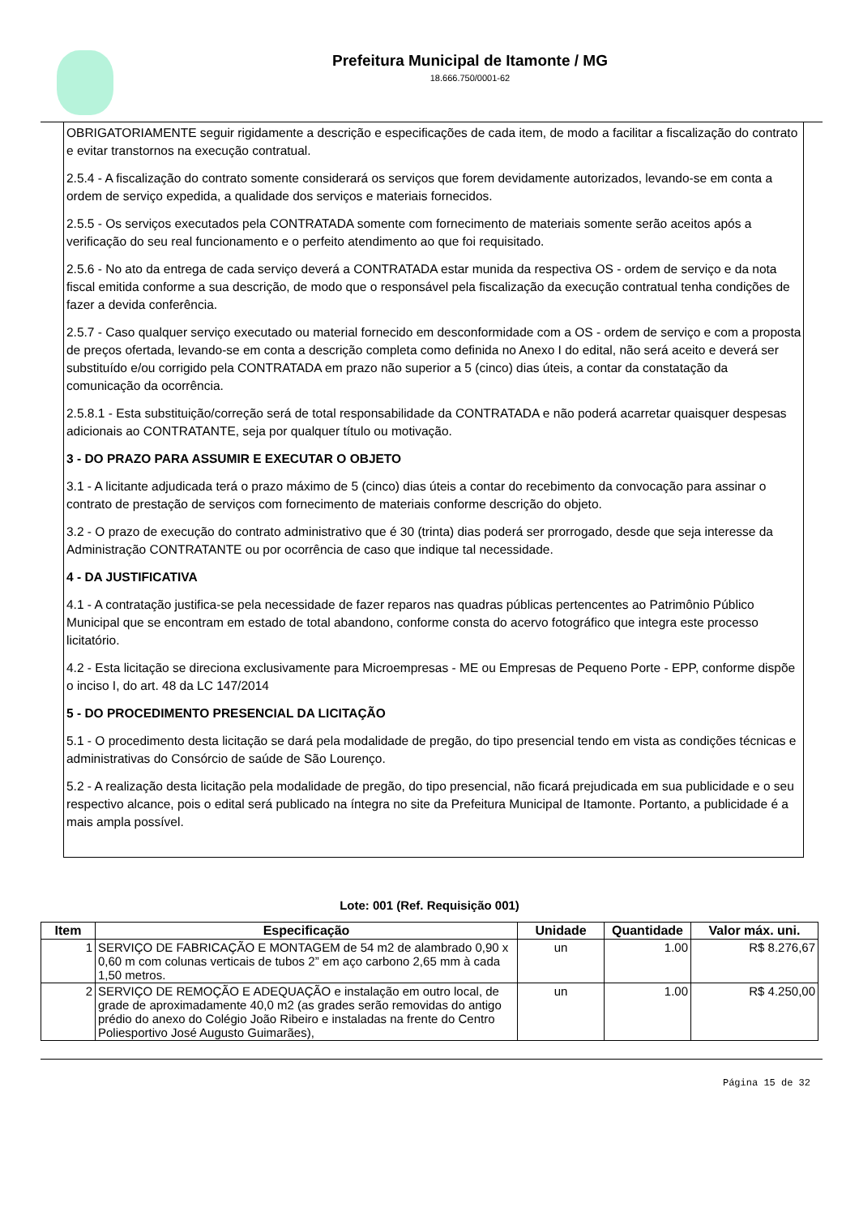Prefeitura Municipal de Itamonte / MG
18.666.750/0001-62
OBRIGATORIAMENTE seguir rigidamente a descrição e especificações de cada item, de modo a facilitar a fiscalização do contrato e evitar transtornos na execução contratual.
2.5.4 - A fiscalização do contrato somente considerará os serviços que forem devidamente autorizados, levando-se em conta a ordem de serviço expedida, a qualidade dos serviços e materiais fornecidos.
2.5.5 - Os serviços executados pela CONTRATADA somente com fornecimento de materiais somente serão aceitos após a verificação do seu real funcionamento e o perfeito atendimento ao que foi requisitado.
2.5.6 - No ato da entrega de cada serviço deverá a CONTRATADA estar munida da respectiva OS - ordem de serviço e da nota fiscal emitida conforme a sua descrição, de modo que o responsável pela fiscalização da execução contratual tenha condições de fazer a devida conferência.
2.5.7 - Caso qualquer serviço executado ou material fornecido em desconformidade com a OS - ordem de serviço e com a proposta de preços ofertada, levando-se em conta a descrição completa como definida no Anexo I do edital, não será aceito e deverá ser substituído e/ou corrigido pela CONTRATADA em prazo não superior a 5 (cinco) dias úteis, a contar da constatação da comunicação da ocorrência.
2.5.8.1 - Esta substituição/correção será de total responsabilidade da CONTRATADA e não poderá acarretar quaisquer despesas adicionais ao CONTRATANTE, seja por qualquer título ou motivação.
3 - DO PRAZO PARA ASSUMIR E EXECUTAR O OBJETO
3.1 - A licitante adjudicada terá o prazo máximo de 5 (cinco) dias úteis a contar do recebimento da convocação para assinar o contrato de prestação de serviços com fornecimento de materiais conforme descrição do objeto.
3.2 - O prazo de execução do contrato administrativo que é 30 (trinta) dias poderá ser prorrogado, desde que seja interesse da Administração CONTRATANTE ou por ocorrência de caso que indique tal necessidade.
4 - DA JUSTIFICATIVA
4.1 - A contratação justifica-se pela necessidade de fazer reparos nas quadras públicas pertencentes ao Patrimônio Público Municipal que se encontram em estado de total abandono, conforme consta do acervo fotográfico que integra este processo licitatório.
4.2 - Esta licitação se direciona exclusivamente para Microempresas - ME ou Empresas de Pequeno Porte - EPP, conforme dispõe o inciso I, do art. 48 da LC 147/2014
5 - DO PROCEDIMENTO PRESENCIAL DA LICITAÇÃO
5.1 - O procedimento desta licitação se dará pela modalidade de pregão, do tipo presencial tendo em vista as condições técnicas e administrativas do Consórcio de saúde de São Lourenço.
5.2 - A realização desta licitação pela modalidade de pregão, do tipo presencial, não ficará prejudicada em sua publicidade e o seu respectivo alcance, pois o edital será publicado na íntegra no site da Prefeitura Municipal de Itamonte. Portanto, a publicidade é a mais ampla possível.
Lote: 001 (Ref. Requisição 001)
| Item | Especificação | Unidade | Quantidade | Valor máx. uni. |
| --- | --- | --- | --- | --- |
| 1 | SERVIÇO DE FABRICAÇÃO E MONTAGEM de 54 m2 de alambrado 0,90 x 0,60 m com colunas verticais de tubos 2” em aço carbono 2,65 mm à cada 1,50 metros. | un | 1.00 | R$ 8.276,67 |
| 2 | SERVIÇO DE REMOÇÃO E ADEQUAÇÃO e instalação em outro local, de grade de aproximadamente 40,0 m2 (as grades serão removidas do antigo prédio do anexo do Colégio João Ribeiro e instaladas na frente do Centro Poliesportivo José Augusto Guimarães), | un | 1.00 | R$ 4.250,00 |
Página 15 de 32